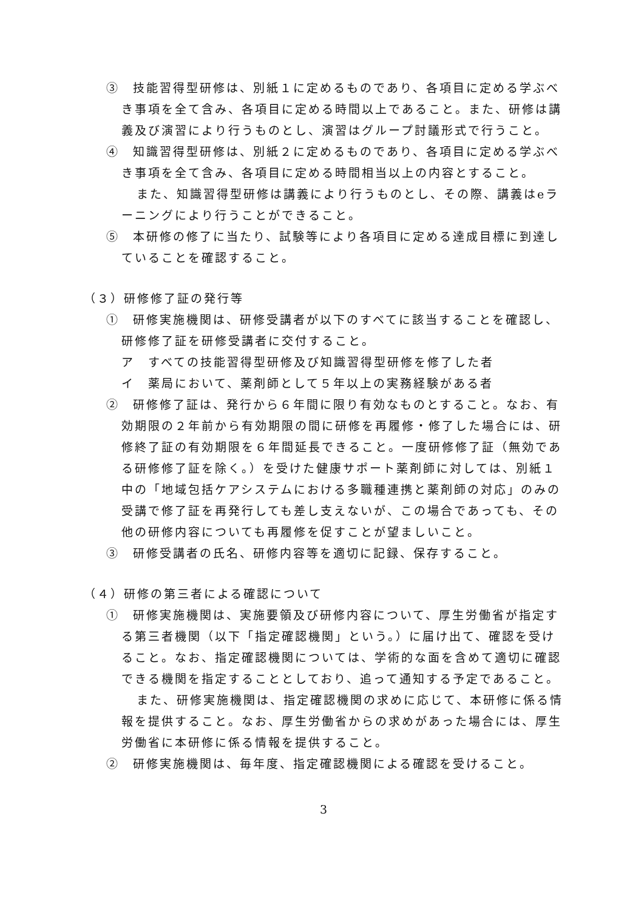③　技能習得型研修は、別紙１に定めるものであり、各項目に定める学ぶべき事項を全て含み、各項目に定める時間以上であること。また、研修は講義及び演習により行うものとし、演習はグループ討議形式で行うこと。
④　知識習得型研修は、別紙２に定めるものであり、各項目に定める学ぶべき事項を全て含み、各項目に定める時間相当以上の内容とすること。
また、知識習得型研修は講義により行うものとし、その際、講義はeラーニングにより行うことができること。
⑤　本研修の修了に当たり、試験等により各項目に定める達成目標に到達していることを確認すること。
（３）研修修了証の発行等
①　研修実施機関は、研修受講者が以下のすべてに該当することを確認し、研修修了証を研修受講者に交付すること。
ア　すべての技能習得型研修及び知識習得型研修を修了した者
イ　薬局において、薬剤師として５年以上の実務経験がある者
②　研修修了証は、発行から６年間に限り有効なものとすること。なお、有効期限の２年前から有効期限の間に研修を再履修・修了した場合には、研修終了証の有効期限を６年間延長できること。一度研修修了証（無効である研修修了証を除く。）を受けた健康サポート薬剤師に対しては、別紙１中の「地域包括ケアシステムにおける多職種連携と薬剤師の対応」のみの受講で修了証を再発行しても差し支えないが、この場合であっても、その他の研修内容についても再履修を促すことが望ましいこと。
③　研修受講者の氏名、研修内容等を適切に記録、保存すること。
（４）研修の第三者による確認について
①　研修実施機関は、実施要領及び研修内容について、厚生労働省が指定する第三者機関（以下「指定確認機関」という。）に届け出て、確認を受けること。なお、指定確認機関については、学術的な面を含めて適切に確認できる機関を指定することとしており、追って通知する予定であること。
また、研修実施機関は、指定確認機関の求めに応じて、本研修に係る情報を提供すること。なお、厚生労働省からの求めがあった場合には、厚生労働省に本研修に係る情報を提供すること。
②　研修実施機関は、毎年度、指定確認機関による確認を受けること。
3